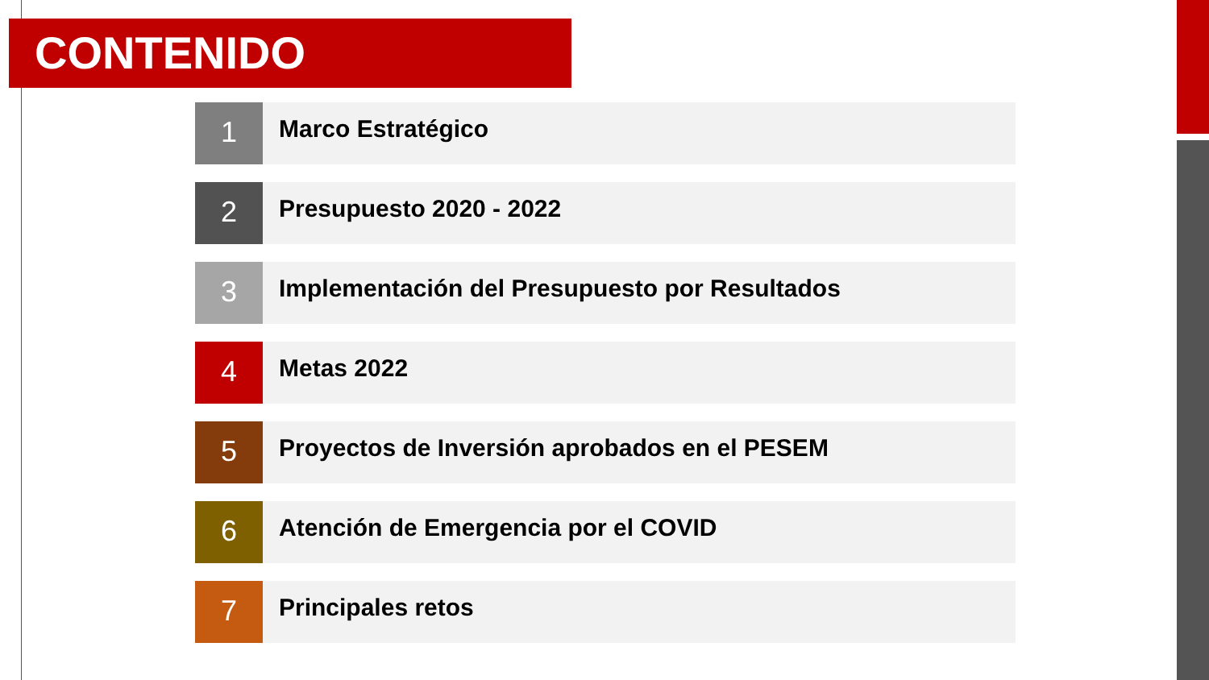CONTENIDO
1
Marco Estratégico
2
Presupuesto 2020 - 2022
3
Implementación del Presupuesto por Resultados
4
Metas 2022
5
Proyectos de Inversión aprobados en el PESEM
6
Atención de Emergencia por el COVID
7
Principales retos